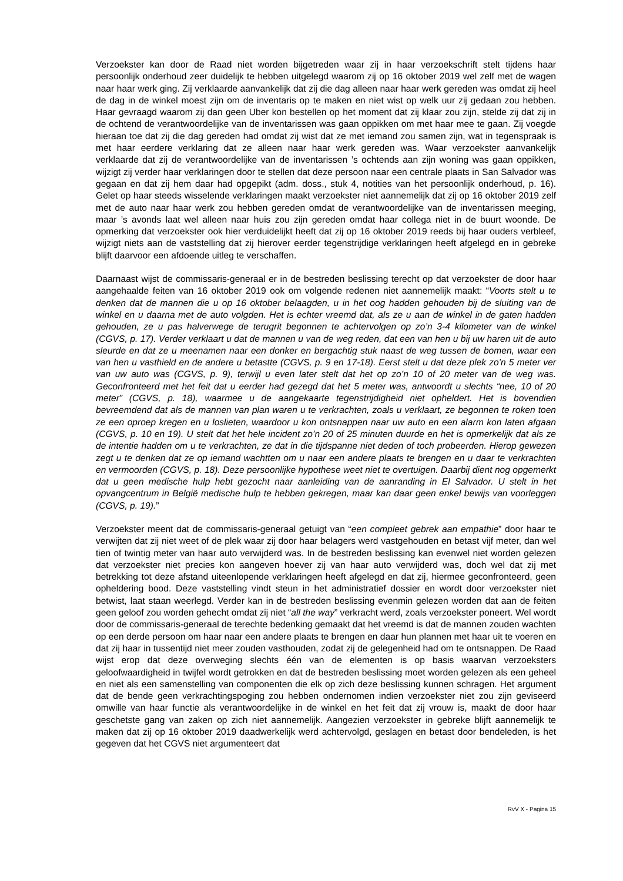Verzoekster kan door de Raad niet worden bijgetreden waar zij in haar verzoekschrift stelt tijdens haar persoonlijk onderhoud zeer duidelijk te hebben uitgelegd waarom zij op 16 oktober 2019 wel zelf met de wagen naar haar werk ging. Zij verklaarde aanvankelijk dat zij die dag alleen naar haar werk gereden was omdat zij heel de dag in de winkel moest zijn om de inventaris op te maken en niet wist op welk uur zij gedaan zou hebben. Haar gevraagd waarom zij dan geen Uber kon bestellen op het moment dat zij klaar zou zijn, stelde zij dat zij in de ochtend de verantwoordelijke van de inventarissen was gaan oppikken om met haar mee te gaan. Zij voegde hieraan toe dat zij die dag gereden had omdat zij wist dat ze met iemand zou samen zijn, wat in tegenspraak is met haar eerdere verklaring dat ze alleen naar haar werk gereden was. Waar verzoekster aanvankelijk verklaarde dat zij de verantwoordelijke van de inventarissen ’s ochtends aan zijn woning was gaan oppikken, wijzigt zij verder haar verklaringen door te stellen dat deze persoon naar een centrale plaats in San Salvador was gegaan en dat zij hem daar had opgepikt (adm. doss., stuk 4, notities van het persoonlijk onderhoud, p. 16). Gelet op haar steeds wisselende verklaringen maakt verzoekster niet aannemelijk dat zij op 16 oktober 2019 zelf met de auto naar haar werk zou hebben gereden omdat de verantwoordelijke van de inventarissen meeging, maar ’s avonds laat wel alleen naar huis zou zijn gereden omdat haar collega niet in de buurt woonde. De opmerking dat verzoekster ook hier verduidelijkt heeft dat zij op 16 oktober 2019 reeds bij haar ouders verbleef, wijzigt niets aan de vaststelling dat zij hierover eerder tegenstrijdige verklaringen heeft afgelegd en in gebreke blijft daarvoor een afdoende uitleg te verschaffen.
Daarnaast wijst de commissaris-generaal er in de bestreden beslissing terecht op dat verzoekster de door haar aangehaalde feiten van 16 oktober 2019 ook om volgende redenen niet aannemelijk maakt: “Voorts stelt u te denken dat de mannen die u op 16 oktober belaagden, u in het oog hadden gehouden bij de sluiting van de winkel en u daarna met de auto volgden. Het is echter vreemd dat, als ze u aan de winkel in de gaten hadden gehouden, ze u pas halverwege de terugrit begonnen te achtervolgen op zo’n 3-4 kilometer van de winkel (CGVS, p. 17). Verder verklaart u dat de mannen u van de weg reden, dat een van hen u bij uw haren uit de auto sleurde en dat ze u meenamen naar een donker en bergachtig stuk naast de weg tussen de bomen, waar een van hen u vasthield en de andere u betastte (CGVS, p. 9 en 17-18). Eerst stelt u dat deze plek zo’n 5 meter ver van uw auto was (CGVS, p. 9), terwijl u even later stelt dat het op zo’n 10 of 20 meter van de weg was. Geconfronteerd met het feit dat u eerder had gezegd dat het 5 meter was, antwoordt u slechts “nee, 10 of 20 meter” (CGVS, p. 18), waarmee u de aangekaarte tegenstrijdigheid niet opheldert. Het is bovendien bevreemdend dat als de mannen van plan waren u te verkrachten, zoals u verklaart, ze begonnen te roken toen ze een oproep kregen en u loslieten, waardoor u kon ontsnappen naar uw auto en een alarm kon laten afgaan (CGVS, p. 10 en 19). U stelt dat het hele incident zo’n 20 of 25 minuten duurde en het is opmerkelijk dat als ze de intentie hadden om u te verkrachten, ze dat in die tijdspanne niet deden of toch probeerden. Hierop gewezen zegt u te denken dat ze op iemand wachtten om u naar een andere plaats te brengen en u daar te verkrachten en vermoorden (CGVS, p. 18). Deze persoonlijke hypothese weet niet te overtuigen. Daarbij dient nog opgemerkt dat u geen medische hulp hebt gezocht naar aanleiding van de aanranding in El Salvador. U stelt in het opvangcentrum in België medische hulp te hebben gekregen, maar kan daar geen enkel bewijs van voorleggen (CGVS, p. 19).”
Verzoekster meent dat de commissaris-generaal getuigt van “een compleet gebrek aan empathie” door haar te verwijten dat zij niet weet of de plek waar zij door haar belagers werd vastgehouden en betast vijf meter, dan wel tien of twintig meter van haar auto verwijderd was. In de bestreden beslissing kan evenwel niet worden gelezen dat verzoekster niet precies kon aangeven hoever zij van haar auto verwijderd was, doch wel dat zij met betrekking tot deze afstand uiteenlopende verklaringen heeft afgelegd en dat zij, hiermee geconfronteerd, geen opheldering bood. Deze vaststelling vindt steun in het administratief dossier en wordt door verzoekster niet betwist, laat staan weerlegd. Verder kan in de bestreden beslissing evenmin gelezen worden dat aan de feiten geen geloof zou worden gehecht omdat zij niet “all the way” verkracht werd, zoals verzoekster poneert. Wel wordt door de commissaris-generaal de terechte bedenking gemaakt dat het vreemd is dat de mannen zouden wachten op een derde persoon om haar naar een andere plaats te brengen en daar hun plannen met haar uit te voeren en dat zij haar in tussentijd niet meer zouden vasthouden, zodat zij de gelegenheid had om te ontsnappen. De Raad wijst erop dat deze overweging slechts één van de elementen is op basis waarvan verzoeksters geloofwaardigheid in twijfel wordt getrokken en dat de bestreden beslissing moet worden gelezen als een geheel en niet als een samenstelling van componenten die elk op zich deze beslissing kunnen schragen. Het argument dat de bende geen verkrachtingspoging zou hebben ondernomen indien verzoekster niet zou zijn geviseerd omwille van haar functie als verantwoordelijke in de winkel en het feit dat zij vrouw is, maakt de door haar geschetste gang van zaken op zich niet aannemelijk. Aangezien verzoekster in gebreke blijft aannemelijk te maken dat zij op 16 oktober 2019 daadwerkelijk werd achtervolgd, geslagen en betast door bendeleden, is het gegeven dat het CGVS niet argumenteert dat
RvV X - Pagina 15